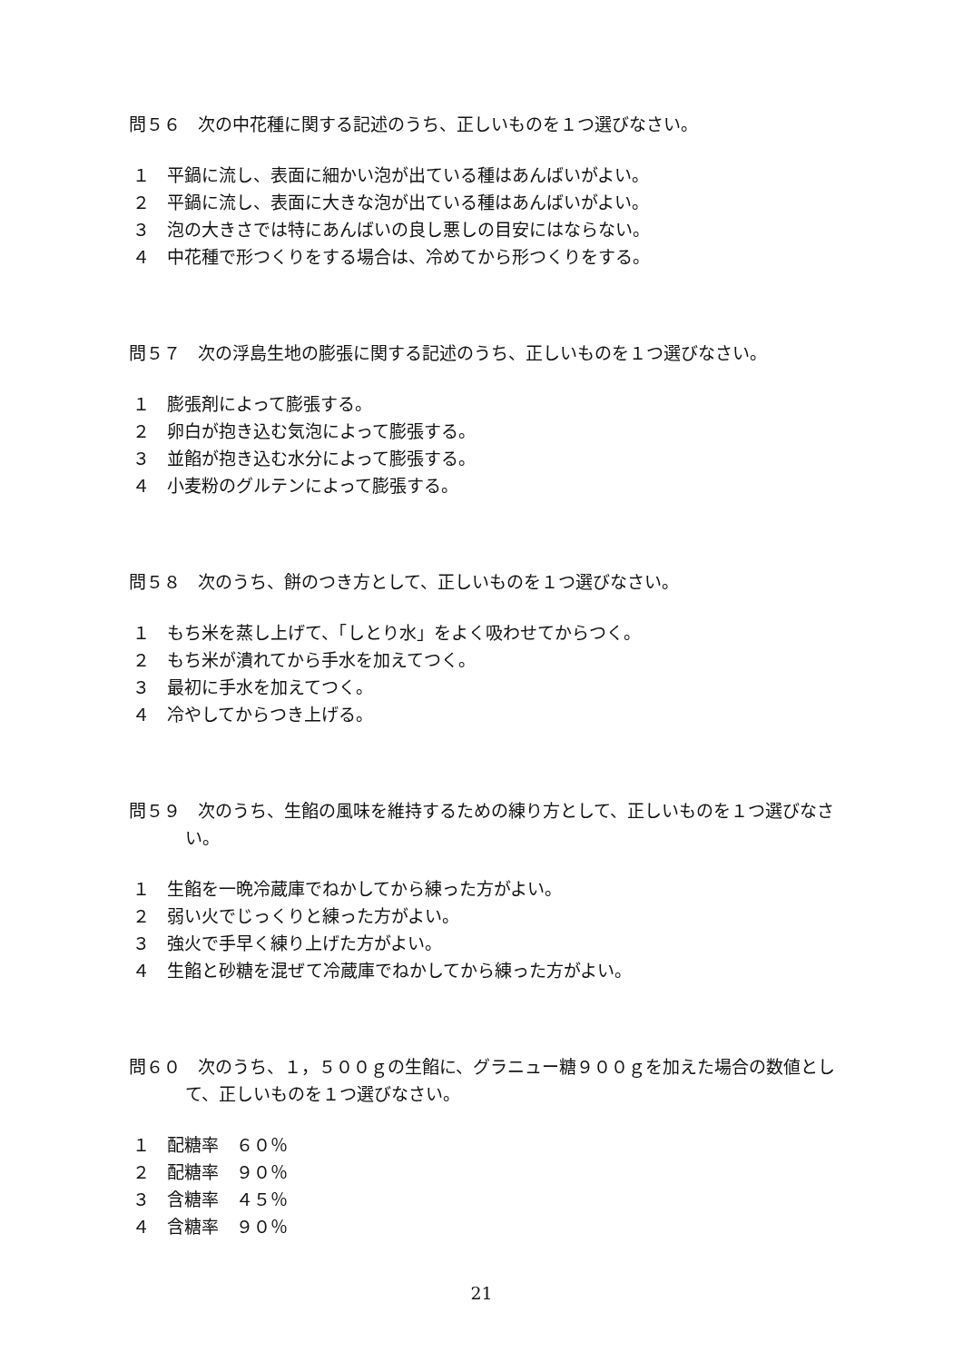問５６　次の中花種に関する記述のうち、正しいものを１つ選びなさい。
１ 平鍋に流し、表面に細かい泡が出ている種はあんばいがよい。
２ 平鍋に流し、表面に大きな泡が出ている種はあんばいがよい。
３ 泡の大きさでは特にあんばいの良し悪しの目安にはならない。
４ 中花種で形つくりをする場合は、冷めてから形つくりをする。
問５７　次の浮島生地の膨張に関する記述のうち、正しいものを１つ選びなさい。
１ 膨張剤によって膨張する。
２ 卵白が抱き込む気泡によって膨張する。
３ 並餡が抱き込む水分によって膨張する。
４ 小麦粉のグルテンによって膨張する。
問５８　次のうち、餅のつき方として、正しいものを１つ選びなさい。
１ もち米を蒸し上げて、「しとり水」をよく吸わせてからつく。
２ もち米が潰れてから手水を加えてつく。
３ 最初に手水を加えてつく。
４ 冷やしてからつき上げる。
問５９　次のうち、生餡の風味を維持するための練り方として、正しいものを１つ選びなさい。
１ 生餡を一晩冷蔵庫でねかしてから練った方がよい。
２ 弱い火でじっくりと練った方がよい。
３ 強火で手早く練り上げた方がよい。
４ 生餡と砂糖を混ぜて冷蔵庫でねかしてから練った方がよい。
問６０　次のうち、１，５００ｇの生餡に、グラニュー糖９００ｇを加えた場合の数値として、正しいものを１つ選びなさい。
１ 配糖率　６０％
２ 配糖率　９０％
３ 含糖率　４５％
４ 含糖率　９０％
21